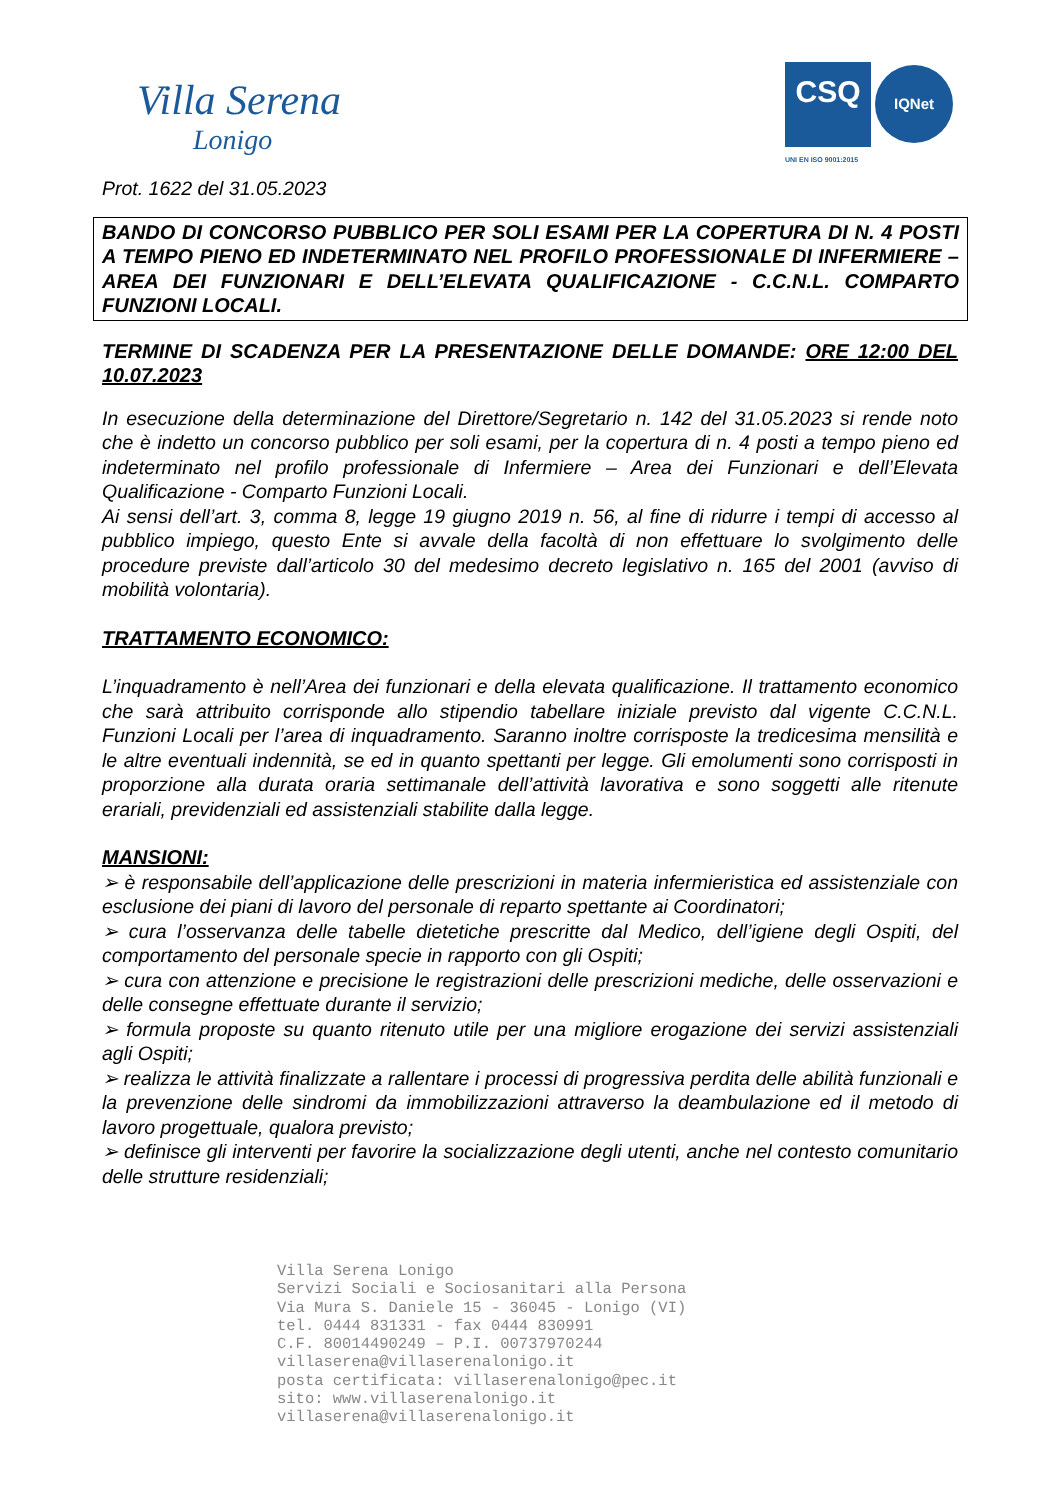Villa Serena
Lonigo
CSQ IQNet
UNI EN ISO 9001:2015
Prot. 1622 del 31.05.2023
BANDO DI CONCORSO PUBBLICO PER SOLI ESAMI PER LA COPERTURA DI N. 4 POSTI A TEMPO PIENO ED INDETERMINATO NEL PROFILO PROFESSIONALE DI INFERMIERE – AREA DEI FUNZIONARI E DELL’ELEVATA QUALIFICAZIONE - C.C.N.L. COMPARTO FUNZIONI LOCALI.
TERMINE DI SCADENZA PER LA PRESENTAZIONE DELLE DOMANDE: ORE 12:00 DEL 10.07.2023
In esecuzione della determinazione del Direttore/Segretario n. 142 del 31.05.2023 si rende noto che è indetto un concorso pubblico per soli esami, per la copertura di n. 4 posti a tempo pieno ed indeterminato nel profilo professionale di Infermiere – Area dei Funzionari e dell’Elevata Qualificazione - Comparto Funzioni Locali.
Ai sensi dell’art. 3, comma 8, legge 19 giugno 2019 n. 56, al fine di ridurre i tempi di accesso al pubblico impiego, questo Ente si avvale della facoltà di non effettuare lo svolgimento delle procedure previste dall’articolo 30 del medesimo decreto legislativo n. 165 del 2001 (avviso di mobilità volontaria).
TRATTAMENTO ECONOMICO:
L’inquadramento è nell’Area dei funzionari e della elevata qualificazione. Il trattamento economico che sarà attribuito corrisponde allo stipendio tabellare iniziale previsto dal vigente C.C.N.L. Funzioni Locali per l’area di inquadramento. Saranno inoltre corrisposte la tredicesima mensilità e le altre eventuali indennità, se ed in quanto spettanti per legge. Gli emolumenti sono corrisposti in proporzione alla durata oraria settimanale dell’attività lavorativa e sono soggetti alle ritenute erariali, previdenziali ed assistenziali stabilite dalla legge.
MANSIONI:
➢ è responsabile dell’applicazione delle prescrizioni in materia infermieristica ed assistenziale con esclusione dei piani di lavoro del personale di reparto spettante ai Coordinatori;
➢ cura l’osservanza delle tabelle dietetiche prescritte dal Medico, dell’igiene degli Ospiti, del comportamento del personale specie in rapporto con gli Ospiti;
➢ cura con attenzione e precisione le registrazioni delle prescrizioni mediche, delle osservazioni e delle consegne effettuate durante il servizio;
➢ formula proposte su quanto ritenuto utile per una migliore erogazione dei servizi assistenziali agli Ospiti;
➢ realizza le attività finalizzate a rallentare i processi di progressiva perdita delle abilità funzionali e la prevenzione delle sindromi da immobilizzazioni attraverso la deambulazione ed il metodo di lavoro progettuale, qualora previsto;
➢ definisce gli interventi per favorire la socializzazione degli utenti, anche nel contesto comunitario delle strutture residenziali;
Villa Serena Lonigo
Servizi Sociali e Sociosanitari alla Persona
Via Mura S. Daniele 15 - 36045 - Lonigo (VI)
tel. 0444 831331 - fax 0444 830991
C.F. 80014490249 – P.I. 00737970244
villaserena@villaserenalonigo.it
posta certificata: villaserenalonigo@pec.it
sito: www.villaserenalonigo.it
villaserena@villaserenalonigo.it